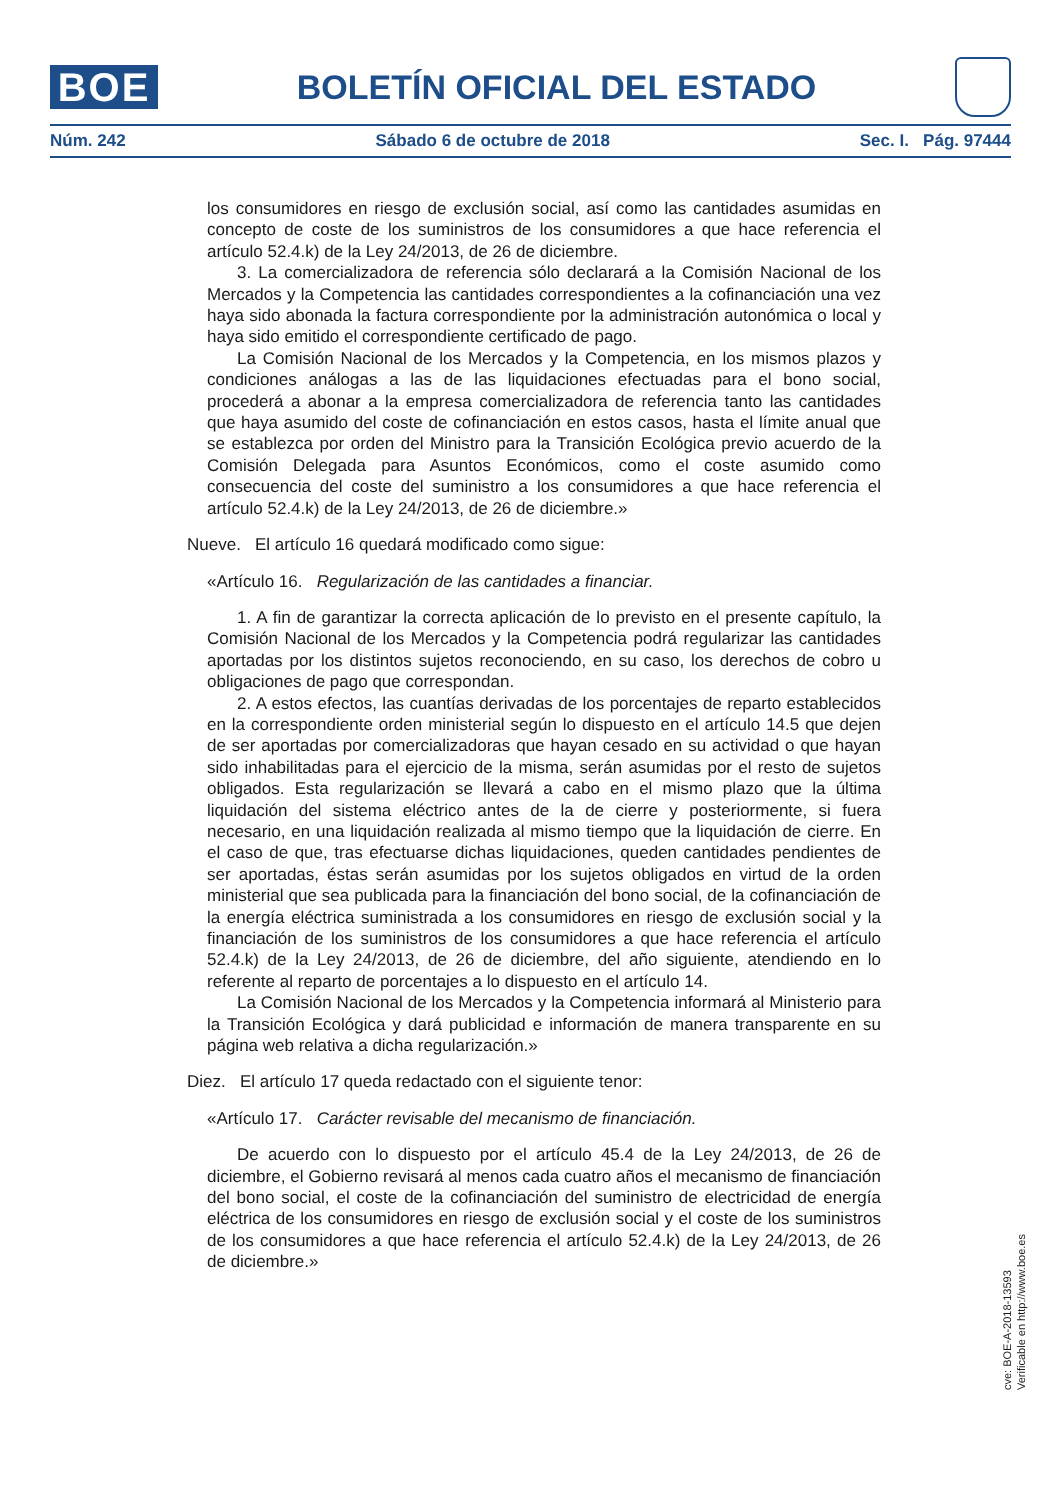BOE
BOLETÍN OFICIAL DEL ESTADO
Núm. 242 Sábado 6 de octubre de 2018 Sec. I. Pág. 97444
los consumidores en riesgo de exclusión social, así como las cantidades asumidas en concepto de coste de los suministros de los consumidores a que hace referencia el artículo 52.4.k) de la Ley 24/2013, de 26 de diciembre.
3. La comercializadora de referencia sólo declarará a la Comisión Nacional de los Mercados y la Competencia las cantidades correspondientes a la cofinanciación una vez haya sido abonada la factura correspondiente por la administración autonómica o local y haya sido emitido el correspondiente certificado de pago.
La Comisión Nacional de los Mercados y la Competencia, en los mismos plazos y condiciones análogas a las de las liquidaciones efectuadas para el bono social, procederá a abonar a la empresa comercializadora de referencia tanto las cantidades que haya asumido del coste de cofinanciación en estos casos, hasta el límite anual que se establezca por orden del Ministro para la Transición Ecológica previo acuerdo de la Comisión Delegada para Asuntos Económicos, como el coste asumido como consecuencia del coste del suministro a los consumidores a que hace referencia el artículo 52.4.k) de la Ley 24/2013, de 26 de diciembre.»
Nueve. El artículo 16 quedará modificado como sigue:
«Artículo 16. Regularización de las cantidades a financiar.
1. A fin de garantizar la correcta aplicación de lo previsto en el presente capítulo, la Comisión Nacional de los Mercados y la Competencia podrá regularizar las cantidades aportadas por los distintos sujetos reconociendo, en su caso, los derechos de cobro u obligaciones de pago que correspondan.
2. A estos efectos, las cuantías derivadas de los porcentajes de reparto establecidos en la correspondiente orden ministerial según lo dispuesto en el artículo 14.5 que dejen de ser aportadas por comercializadoras que hayan cesado en su actividad o que hayan sido inhabilitadas para el ejercicio de la misma, serán asumidas por el resto de sujetos obligados. Esta regularización se llevará a cabo en el mismo plazo que la última liquidación del sistema eléctrico antes de la de cierre y posteriormente, si fuera necesario, en una liquidación realizada al mismo tiempo que la liquidación de cierre. En el caso de que, tras efectuarse dichas liquidaciones, queden cantidades pendientes de ser aportadas, éstas serán asumidas por los sujetos obligados en virtud de la orden ministerial que sea publicada para la financiación del bono social, de la cofinanciación de la energía eléctrica suministrada a los consumidores en riesgo de exclusión social y la financiación de los suministros de los consumidores a que hace referencia el artículo 52.4.k) de la Ley 24/2013, de 26 de diciembre, del año siguiente, atendiendo en lo referente al reparto de porcentajes a lo dispuesto en el artículo 14.
La Comisión Nacional de los Mercados y la Competencia informará al Ministerio para la Transición Ecológica y dará publicidad e información de manera transparente en su página web relativa a dicha regularización.»
Diez. El artículo 17 queda redactado con el siguiente tenor:
«Artículo 17. Carácter revisable del mecanismo de financiación.
De acuerdo con lo dispuesto por el artículo 45.4 de la Ley 24/2013, de 26 de diciembre, el Gobierno revisará al menos cada cuatro años el mecanismo de financiación del bono social, el coste de la cofinanciación del suministro de electricidad de energía eléctrica de los consumidores en riesgo de exclusión social y el coste de los suministros de los consumidores a que hace referencia el artículo 52.4.k) de la Ley 24/2013, de 26 de diciembre.»
cve: BOE-A-2018-13593
Verificable en http://www.boe.es